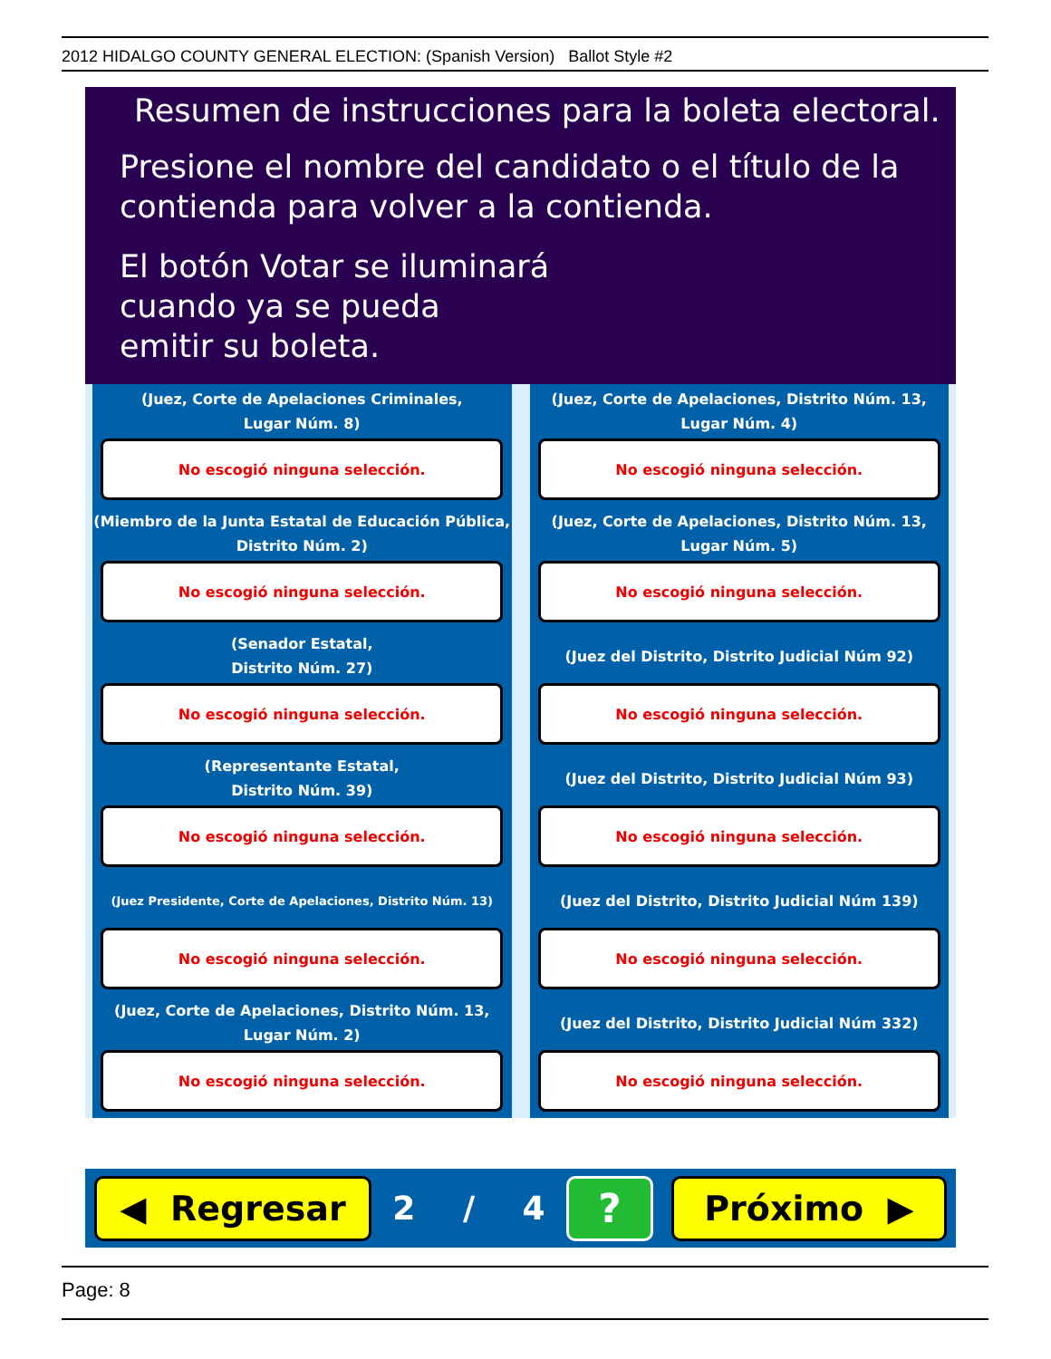2012 HIDALGO COUNTY GENERAL ELECTION: (Spanish Version) Ballot Style #2
Resumen de instrucciones para la boleta electoral.
Presione el nombre del candidato o el título de la
contienda para volver a la contienda.
El botón Votar se iluminará
cuando ya se pueda
emitir su boleta.
(Juez, Corte de Apelaciones Criminales,
Lugar Núm. 8)
No escogió ninguna selección.
(Juez, Corte de Apelaciones, Distrito Núm. 13,
Lugar Núm. 4)
No escogió ninguna selección.
(Miembro de la Junta Estatal de Educación Pública,
Distrito Núm. 2)
No escogió ninguna selección.
(Juez, Corte de Apelaciones, Distrito Núm. 13,
Lugar Núm. 5)
No escogió ninguna selección.
(Senador Estatal,
Distrito Núm. 27)
No escogió ninguna selección.
(Juez del Distrito, Distrito Judicial Núm 92)
No escogió ninguna selección.
(Representante Estatal,
Distrito Núm. 39)
No escogió ninguna selección.
(Juez del Distrito, Distrito Judicial Núm 93)
No escogió ninguna selección.
(Juez Presidente, Corte de Apelaciones, Distrito Núm. 13)
No escogió ninguna selección.
(Juez del Distrito, Distrito Judicial Núm 139)
No escogió ninguna selección.
(Juez, Corte de Apelaciones, Distrito Núm. 13,
Lugar Núm. 2)
No escogió ninguna selección.
(Juez del Distrito, Distrito Judicial Núm 332)
No escogió ninguna selección.
◀ Regresar
2 / 4
?
Próximo ▶
Page: 8